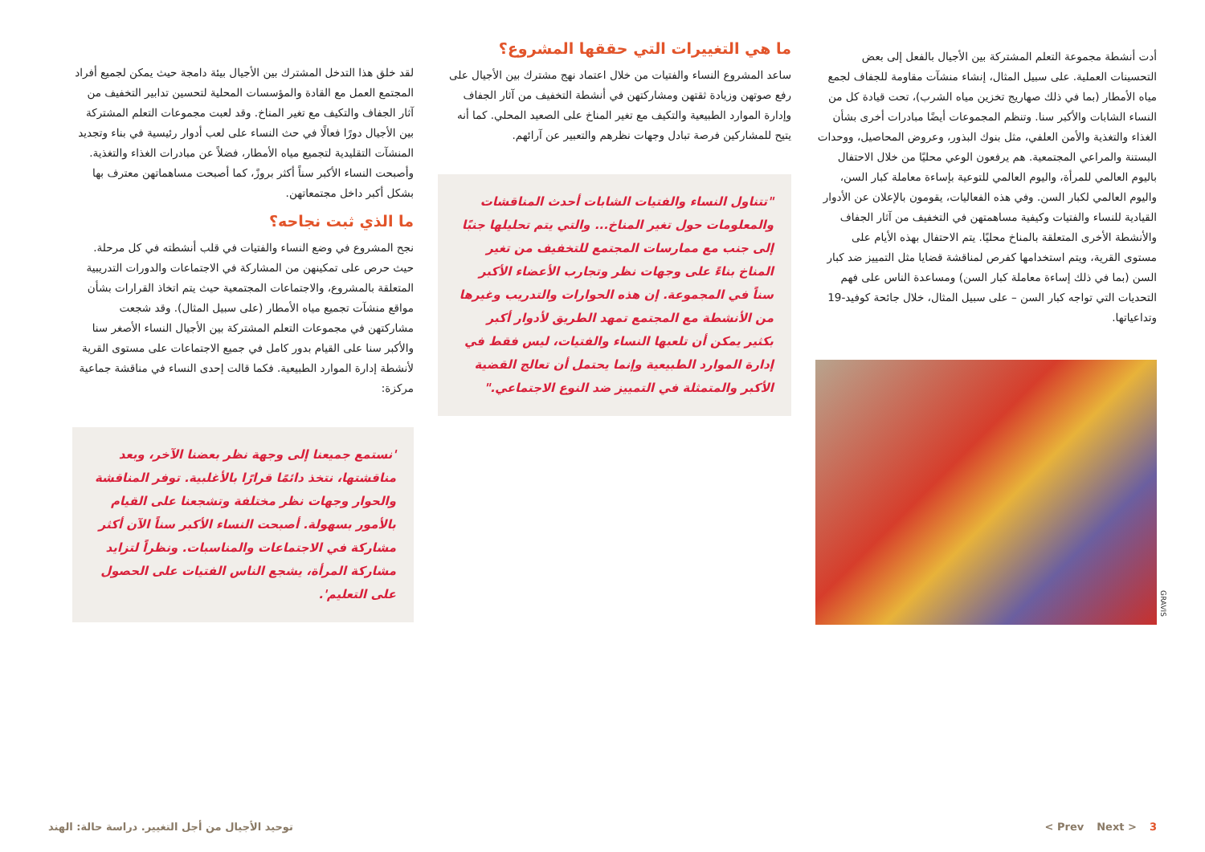أدت أنشطة مجموعة التعلم المشتركة بين الأجيال بالفعل إلى بعض التحسينات العملية. على سبيل المثال، إنشاء منشآت مقاومة للجفاف لجمع مياه الأمطار (بما في ذلك صهاريج تخزين مياه الشرب)، تحت قيادة كل من النساء الشابات والأكبر سنا. وتنظم المجموعات أيضًا مبادرات أخرى بشأن الغذاء والتغذية والأمن العلفي، مثل بنوك البذور، وعروض المحاصيل، ووحدات البستنة والمراعي المجتمعية. هم يرفعون الوعي محليًا من خلال الاحتفال باليوم العالمي للمرأة، واليوم العالمي للتوعية بإساءة معاملة كبار السن، واليوم العالمي لكبار السن. وفي هذه الفعاليات، يقومون بالإعلان عن الأدوار القيادية للنساء والفتيات وكيفية مساهمتهن في التخفيف من آثار الجفاف والأنشطة الأخرى المتعلقة بالمناخ محليًا. يتم الاحتفال بهذه الأيام على مستوى القرية، ويتم استخدامها كفرص لمناقشة قضايا مثل التمييز ضد كبار السن (بما في ذلك إساءة معاملة كبار السن) ومساعدة الناس على فهم التحديات التي تواجه كبار السن – على سبيل المثال، خلال جائحة كوفيد-19 وتداعياتها.
GRAVIS
ما هي التغييرات التي حققها المشروع؟
ساعد المشروع النساء والفتيات من خلال اعتماد نهج مشترك بين الأجيال على رفع صوتهن وزيادة ثقتهن ومشاركتهن في أنشطة التخفيف من آثار الجفاف وإدارة الموارد الطبيعية والتكيف مع تغير المناخ على الصعيد المحلي. كما أنه يتيح للمشاركين فرصة تبادل وجهات نظرهم والتعبير عن آرائهم.
"تتناول النساء والفتيات الشابات أحدث المناقشات والمعلومات حول تغير المناخ... والتي يتم تحليلها جنبًا إلى جنب مع ممارسات المجتمع للتخفيف من تغير المناخ بناءً على وجهات نظر وتجارب الأعضاء الأكبر سناً في المجموعة. إن هذه الحوارات والتدريب وغيرها من الأنشطة مع المجتمع تمهد الطريق لأدوار أكبر بكثير يمكن أن تلعبها النساء والفتيات، ليس فقط في إدارة الموارد الطبيعية وإنما يحتمل أن تعالج القضية الأكبر والمتمثلة في التمييز ضد النوع الاجتماعي."
لقد خلق هذا التدخل المشترك بين الأجيال بيئة دامجة حيث يمكن لجميع أفراد المجتمع العمل مع القادة والمؤسسات المحلية لتحسين تدابير التخفيف من آثار الجفاف والتكيف مع تغير المناخ. وقد لعبت مجموعات التعلم المشتركة بين الأجيال دورًا فعالًا في حث النساء على لعب أدوار رئيسية في بناء وتجديد المنشآت التقليدية لتجميع مياه الأمطار، فضلاً عن مبادرات الغذاء والتغذية. وأصبحت النساء الأكبر سناً أكثر بروزً، كما أصبحت مساهماتهن معترف بها بشكل أكبر داخل مجتمعاتهن.
ما الذي ثبت نجاحه؟
نجح المشروع في وضع النساء والفتيات في قلب أنشطته في كل مرحلة. حيث حرص على تمكينهن من المشاركة في الاجتماعات والدورات التدريبية المتعلقة بالمشروع، والاجتماعات المجتمعية حيث يتم اتخاذ القرارات بشأن مواقع منشآت تجميع مياه الأمطار (على سبيل المثال). وقد شجعت مشاركتهن في مجموعات التعلم المشتركة بين الأجيال النساء الأصغر سنا والأكبر سنا على القيام بدور كامل في جميع الاجتماعات على مستوى القرية لأنشطة إدارة الموارد الطبيعية. فكما قالت إحدى النساء في مناقشة جماعية مركزة:
'نستمع جميعنا إلى وجهة نظر بعضنا الآخر، وبعد مناقشتها، نتخذ دائمًا قرارًا بالأغلبية. توفر المناقشة والحوار وجهات نظر مختلفة وتشجعنا على القيام بالأمور بسهولة. أصبحت النساء الأكبر سناً الآن أكثر مشاركة في الاجتماعات والمناسبات. ونظراً لتزايد مشاركة المرأة، يشجع الناس الفتيات على الحصول على التعليم'.
توحيد الأجيال من أجل التغيير. دراسة حالة: الهند
< Prev Next > 3